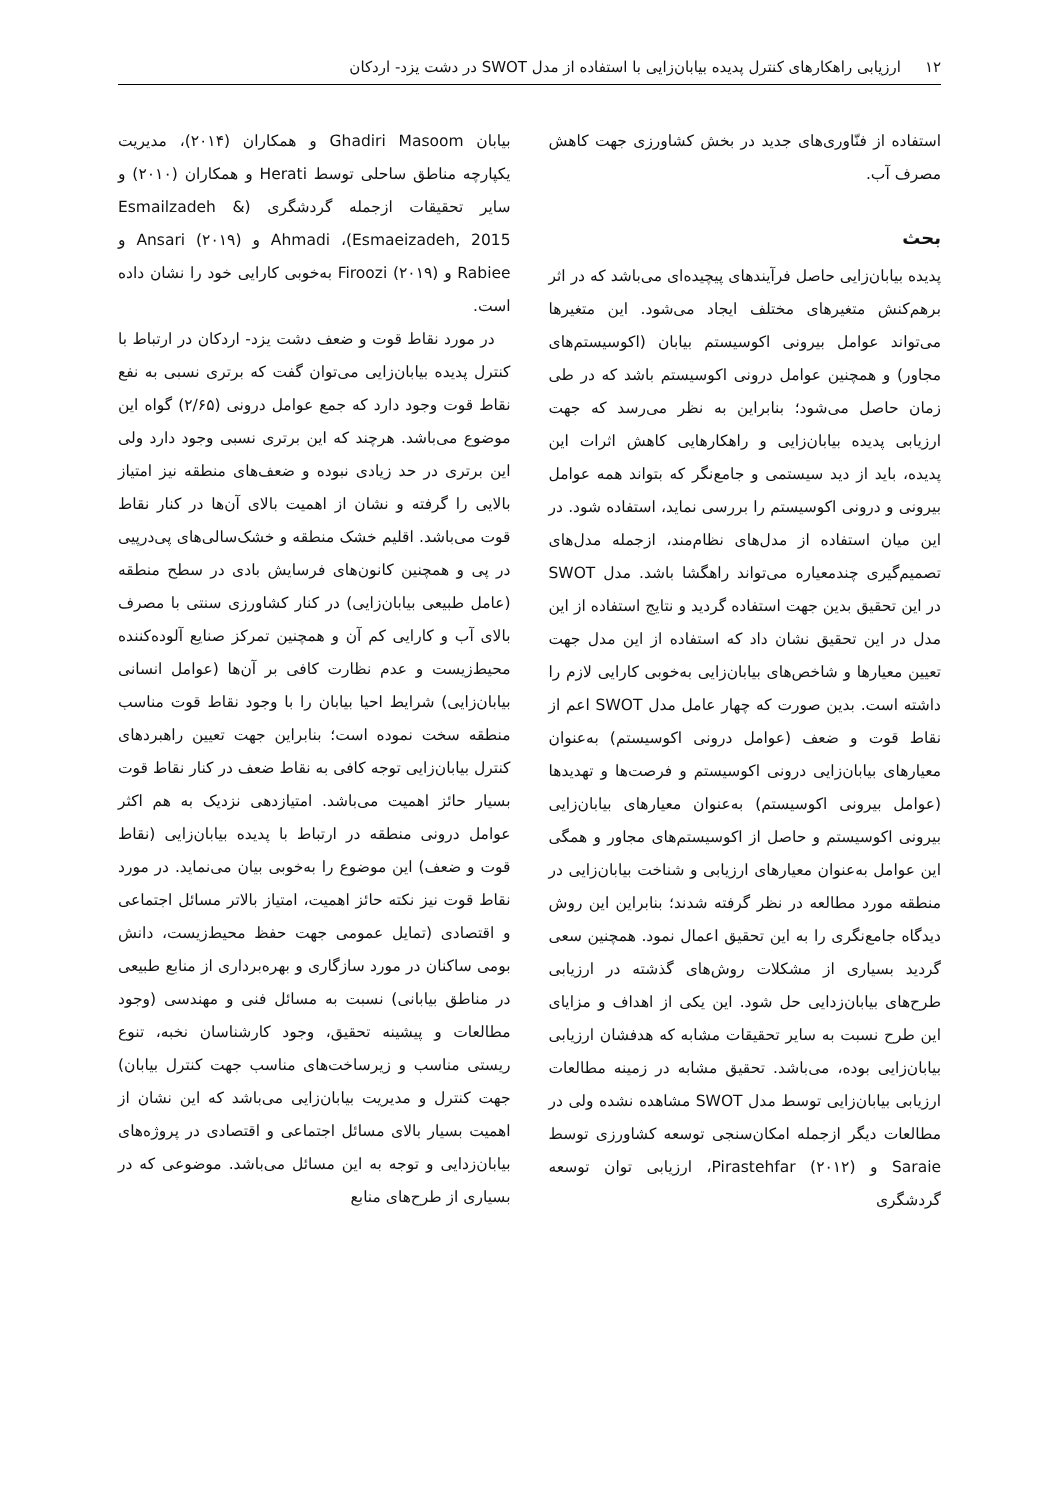۱۲ ارزیابی راهکارهای کنترل پدیده بیابان‌زایی با استفاده از مدل SWOT در دشت یزد- اردکان
استفاده از فنّاوری‌های جدید در بخش کشاورزی جهت کاهش مصرف آب.
بحث
پدیده بیابان‌زایی حاصل فرآیندهای پیچیده‌ای می‌باشد که در اثر برهم‌کنش متغیرهای مختلف ایجاد می‌شود. این متغیرها می‌تواند عوامل بیرونی اکوسیستم بیابان (اکوسیستم‌های مجاور) و همچنین عوامل درونی اکوسیستم باشد که در طی زمان حاصل می‌شود؛ بنابراین به نظر می‌رسد که جهت ارزیابی پدیده بیابان‌زایی و راهکارهایی کاهش اثرات این پدیده، باید از دید سیستمی و جامع‌نگر که بتواند همه عوامل بیرونی و درونی اکوسیستم را بررسی نماید، استفاده شود. در این میان استفاده از مدل‌های نظام‌مند، ازجمله مدل‌های تصمیم‌گیری چندمعیاره می‌تواند راهگشا باشد. مدل SWOT در این تحقیق بدین جهت استفاده گردید و نتایج استفاده از این مدل در این تحقیق نشان داد که استفاده از این مدل جهت تعیین معیارها و شاخص‌های بیابان‌زایی به‌خوبی کارایی لازم را داشته است. بدین صورت که چهار عامل مدل SWOT اعم از نقاط قوت و ضعف (عوامل درونی اکوسیستم) به‌عنوان معیارهای بیابان‌زایی درونی اکوسیستم و فرصت‌ها و تهدیدها (عوامل بیرونی اکوسیستم) به‌عنوان معیارهای بیابان‌زایی بیرونی اکوسیستم و حاصل از اکوسیستم‌های مجاور و همگی این عوامل به‌عنوان معیارهای ارزیابی و شناخت بیابان‌زایی در منطقه مورد مطالعه در نظر گرفته شدند؛ بنابراین این روش دیدگاه جامع‌نگری را به این تحقیق اعمال نمود. همچنین سعی گردید بسیاری از مشکلات روش‌های گذشته در ارزیابی طرح‌های بیابان‌زدایی حل شود. این یکی از اهداف و مزایای این طرح نسبت به سایر تحقیقات مشابه که هدفشان ارزیابی بیابان‌زایی بوده، می‌باشد. تحقیق مشابه در زمینه مطالعات ارزیابی بیابان‌زایی توسط مدل SWOT مشاهده نشده ولی در مطالعات دیگر ازجمله امکان‌سنجی توسعه کشاورزی توسط Saraie و Pirastehfar (۲۰۱۲)، ارزیابی توان توسعه گردشگری
بیابان Ghadiri Masoom و همکاران (۲۰۱۴)، مدیریت یکپارچه مناطق ساحلی توسط Herati و همکاران (۲۰۱۰) و سایر تحقیقات ازجمله گردشگری (Esmailzadeh & Esmaeizadeh, 2015)، Ahmadi و Ansari (۲۰۱۹) و Rabiee و Firoozi (۲۰۱۹) به‌خوبی کارایی خود را نشان داده است.
در مورد نقاط قوت و ضعف دشت یزد- اردکان در ارتباط با کنترل پدیده بیابان‌زایی می‌توان گفت که برتری نسبی به نفع نقاط قوت وجود دارد که جمع عوامل درونی (۲/۶۵) گواه این موضوع می‌باشد. هرچند که این برتری نسبی وجود دارد ولی این برتری در حد زیادی نبوده و ضعف‌های منطقه نیز امتیاز بالایی را گرفته و نشان از اهمیت بالای آن‌ها در کنار نقاط قوت می‌باشد. اقلیم خشک منطقه و خشک‌سالی‌های پی‌درپیی در پی و همچنین کانون‌های فرسایش بادی در سطح منطقه (عامل طبیعی بیابان‌زایی) در کنار کشاورزی سنتی با مصرف بالای آب و کارایی کم آن و همچنین تمرکز صنایع آلوده‌کننده محیط‌زیست و عدم نظارت کافی بر آن‌ها (عوامل انسانی بیابان‌زایی) شرایط احیا بیابان را با وجود نقاط قوت مناسب منطقه سخت نموده است؛ بنابراین جهت تعیین راهبردهای کنترل بیابان‌زایی توجه کافی به نقاط ضعف در کنار نقاط قوت بسیار حائز اهمیت می‌باشد. امتیازدهی نزدیک به هم اکثر عوامل درونی منطقه در ارتباط با پدیده بیابان‌زایی (نقاط قوت و ضعف) این موضوع را به‌خوبی بیان می‌نماید. در مورد نقاط قوت نیز نکته حائز اهمیت، امتیاز بالاتر مسائل اجتماعی و اقتصادی (تمایل عمومی جهت حفظ محیط‌زیست، دانش بومی ساکنان در مورد سازگاری و بهره‌برداری از منابع طبیعی در مناطق بیابانی) نسبت به مسائل فنی و مهندسی (وجود مطالعات و پیشینه تحقیق، وجود کارشناسان نخبه، تنوع ریستی مناسب و زیرساخت‌های مناسب جهت کنترل بیابان) جهت کنترل و مدیریت بیابان‌زایی می‌باشد که این نشان از اهمیت بسیار بالای مسائل اجتماعی و اقتصادی در پروژه‌های بیابان‌زدایی و توجه به این مسائل می‌باشد. موضوعی که در بسیاری از طرح‌های منابع